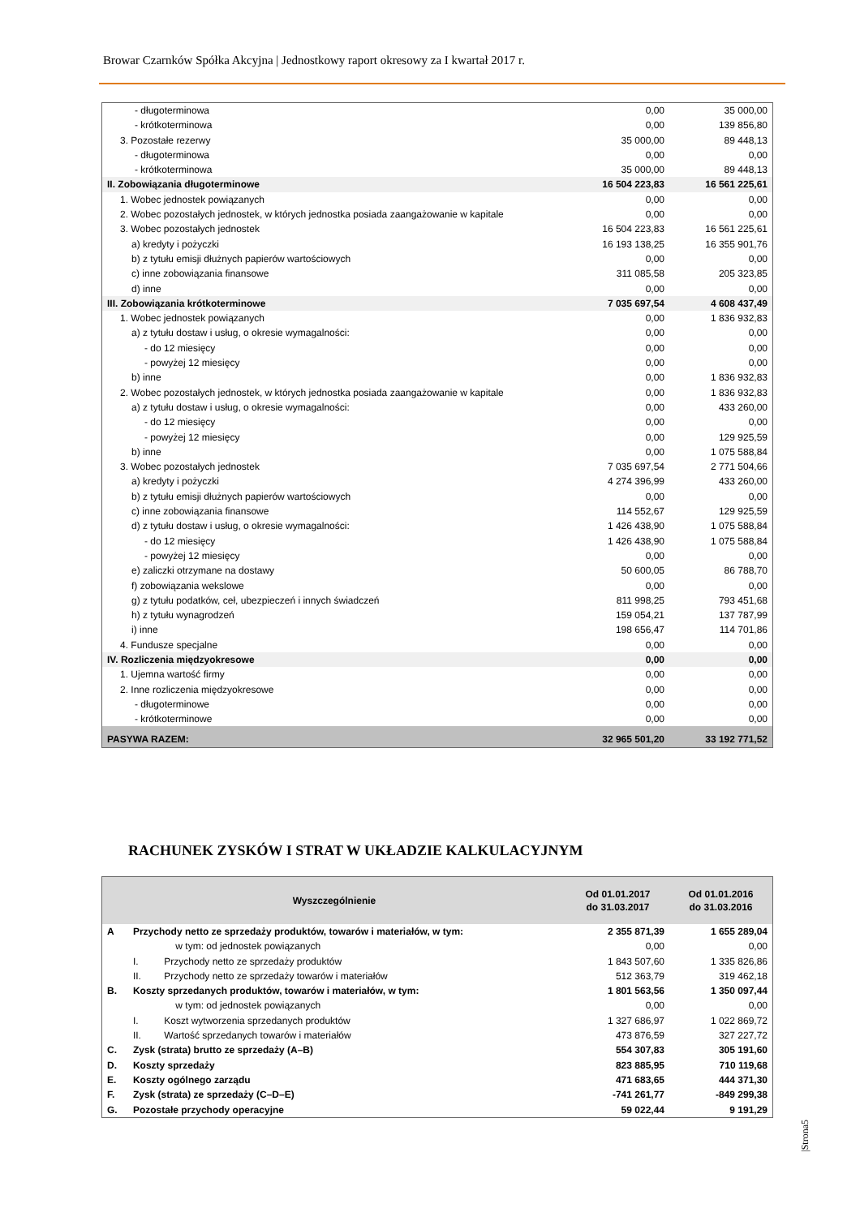Browar Czarnków Spółka Akcyjna | Jednostkowy raport okresowy za I kwartał 2017 r.
| - długoterminowa | 0,00 | 35 000,00 |
| - krótkoterminowa | 0,00 | 139 856,80 |
| 3. Pozostałe rezerwy | 35 000,00 | 89 448,13 |
| - długoterminowa | 0,00 | 0,00 |
| - krótkoterminowa | 35 000,00 | 89 448,13 |
| II. Zobowiązania długoterminowe | 16 504 223,83 | 16 561 225,61 |
| 1. Wobec jednostek powiązanych | 0,00 | 0,00 |
| 2. Wobec pozostałych jednostek, w których jednostka posiada zaangażowanie w kapitale | 0,00 | 0,00 |
| 3. Wobec pozostałych jednostek | 16 504 223,83 | 16 561 225,61 |
| a) kredyty i pożyczki | 16 193 138,25 | 16 355 901,76 |
| b) z tytułu emisji dłużnych papierów wartościowych | 0,00 | 0,00 |
| c) inne zobowiązania finansowe | 311 085,58 | 205 323,85 |
| d) inne | 0,00 | 0,00 |
| III. Zobowiązania krótkoterminowe | 7 035 697,54 | 4 608 437,49 |
| 1. Wobec jednostek powiązanych | 0,00 | 1 836 932,83 |
| a) z tytułu dostaw i usług, o okresie wymagalności: | 0,00 | 0,00 |
| - do 12 miesięcy | 0,00 | 0,00 |
| - powyżej 12 miesięcy | 0,00 | 0,00 |
| b) inne | 0,00 | 1 836 932,83 |
| 2. Wobec pozostałych jednostek, w których jednostka posiada zaangażowanie w kapitale | 0,00 | 1 836 932,83 |
| a) z tytułu dostaw i usług, o okresie wymagalności: | 0,00 | 433 260,00 |
| - do 12 miesięcy | 0,00 | 0,00 |
| - powyżej 12 miesięcy | 0,00 | 129 925,59 |
| b) inne | 0,00 | 1 075 588,84 |
| 3. Wobec pozostałych jednostek | 7 035 697,54 | 2 771 504,66 |
| a) kredyty i pożyczki | 4 274 396,99 | 433 260,00 |
| b) z tytułu emisji dłużnych papierów wartościowych | 0,00 | 0,00 |
| c) inne zobowiązania finansowe | 114 552,67 | 129 925,59 |
| d) z tytułu dostaw i usług, o okresie wymagalności: | 1 426 438,90 | 1 075 588,84 |
| - do 12 miesięcy | 1 426 438,90 | 1 075 588,84 |
| - powyżej 12 miesięcy | 0,00 | 0,00 |
| e) zaliczki otrzymane na dostawy | 50 600,05 | 86 788,70 |
| f) zobowiązania wekslowe | 0,00 | 0,00 |
| g) z tytułu podatków, ceł, ubezpieczeń i innych świadczeń | 811 998,25 | 793 451,68 |
| h) z tytułu wynagrodzeń | 159 054,21 | 137 787,99 |
| i) inne | 198 656,47 | 114 701,86 |
| 4. Fundusze specjalne | 0,00 | 0,00 |
| IV. Rozliczenia międzyokresowe | 0,00 | 0,00 |
| 1. Ujemna wartość firmy | 0,00 | 0,00 |
| 2. Inne rozliczenia międzyokresowe | 0,00 | 0,00 |
| - długoterminowe | 0,00 | 0,00 |
| - krótkoterminowe | 0,00 | 0,00 |
| PASYWA RAZEM: | 32 965 501,20 | 33 192 771,52 |
RACHUNEK ZYSKÓW I STRAT W UKŁADZIE KALKULACYJNYM
| Wyszczególnienie | | | Od 01.01.2017 do 31.03.2017 | Od 01.01.2016 do 31.03.2016 |
| --- | --- | --- | --- | --- |
| A | Przychody netto ze sprzedaży produktów, towarów i materiałów, w tym: | | 2 355 871,39 | 1 655 289,04 |
| | | w tym: od jednostek powiązanych | 0,00 | 0,00 |
| | I. | Przychody netto ze sprzedaży produktów | 1 843 507,60 | 1 335 826,86 |
| | II. | Przychody netto ze sprzedaży towarów i materiałów | 512 363,79 | 319 462,18 |
| B. | Koszty sprzedanych produktów, towarów i materiałów, w tym: | | 1 801 563,56 | 1 350 097,44 |
| | | w tym: od jednostek powiązanych | 0,00 | 0,00 |
| | I. | Koszt wytworzenia sprzedanych produktów | 1 327 686,97 | 1 022 869,72 |
| | II. | Wartość sprzedanych towarów i materiałów | 473 876,59 | 327 227,72 |
| C. | Zysk (strata) brutto ze sprzedaży (A–B) | | 554 307,83 | 305 191,60 |
| D. | Koszty sprzedaży | | 823 885,95 | 710 119,68 |
| E. | Koszty ogólnego zarządu | | 471 683,65 | 444 371,30 |
| F. | Zysk (strata) ze sprzedaży (C–D–E) | | -741 261,77 | -849 299,38 |
| G. | Pozostałe przychody operacyjne | | 59 022,44 | 9 191,29 |
|Strona5